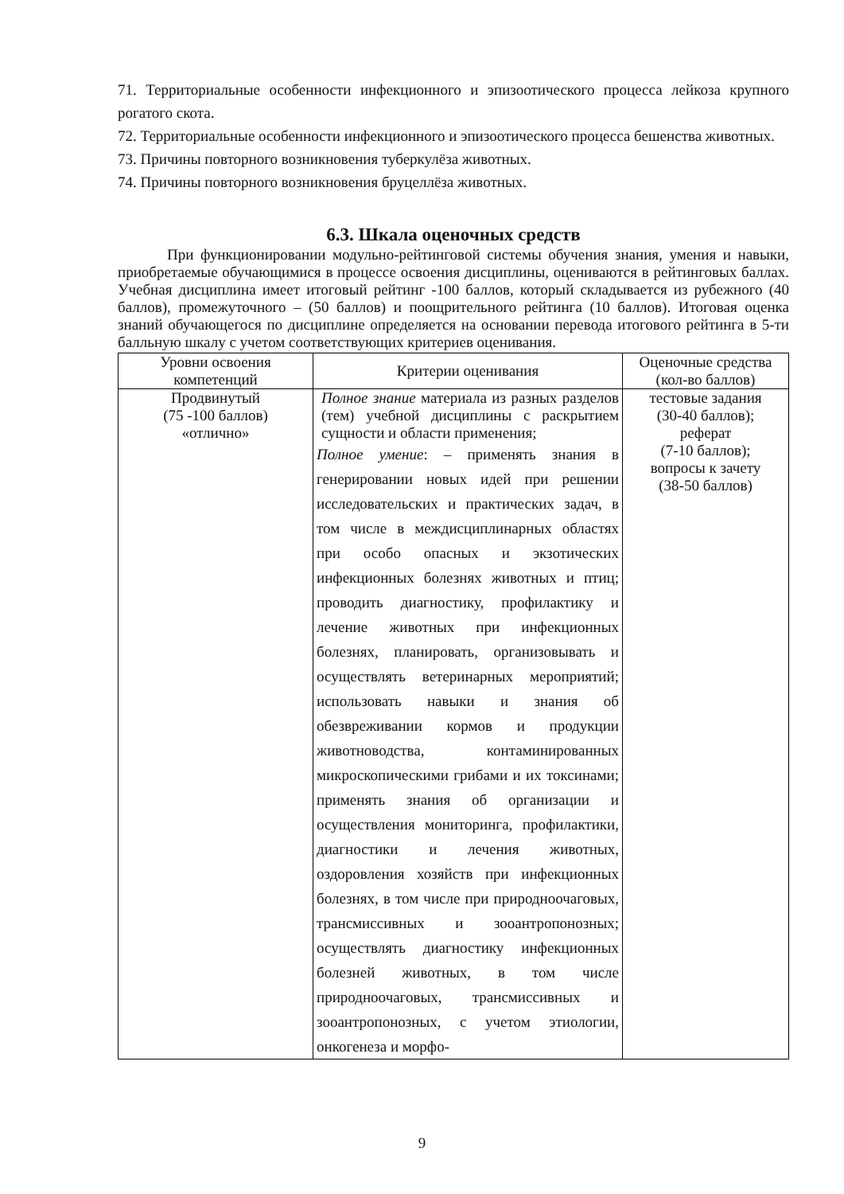71. Территориальные особенности инфекционного и эпизоотического процесса лейкоза крупного рогатого скота.
72. Территориальные особенности инфекционного и эпизоотического процесса бешенства животных.
73. Причины повторного возникновения туберкулёза животных.
74. Причины повторного возникновения бруцеллёза животных.
6.3. Шкала оценочных средств
При функционировании модульно-рейтинговой системы обучения знания, умения и навыки, приобретаемые обучающимися в процессе освоения дисциплины, оцениваются в рейтинговых баллах. Учебная дисциплина имеет итоговый рейтинг -100 баллов, который складывается из рубежного (40 баллов), промежуточного – (50 баллов) и поощрительного рейтинга (10 баллов). Итоговая оценка знаний обучающегося по дисциплине определяется на основании перевода итогового рейтинга в 5-ти балльную шкалу с учетом соответствующих критериев оценивания.
| Уровни освоения компетенций | Критерии оценивания | Оценочные средства (кол-во баллов) |
| --- | --- | --- |
| Продвинутый (75 -100 баллов) «отлично» | Полное знание материала из разных разделов (тем) учебной дисциплины с раскрытием сущности и области применения; Полное умение : – применять знания в генерировании новых идей при решении исследовательских и практических задач, в том числе в междисциплинарных областях при особо опасных и экзотических инфекционных болезнях животных и птиц; проводить диагностику, профилактику и лечение животных при инфекционных болезнях, планировать, организовывать и осуществлять ветеринарных мероприятий; использовать навыки и знания об обезвреживании кормов и продукции животноводства, контаминированных микроскопическими грибами и их токсинами; применять знания об организации и осуществления мониторинга, профилактики, диагностики и лечения животных, оздоровления хозяйств при инфекционных болезнях, в том числе при природноочаговых, трансмиссивных и зооантропонозных; осуществлять диагностику инфекционных болезней животных, в том числе природноочаговых, трансмиссивных и зооантропонозных, с учетом этиологии, онкогенеза и морфо- | тестовые задания (30-40 баллов); реферат (7-10 баллов); вопросы к зачету (38-50 баллов) |
9